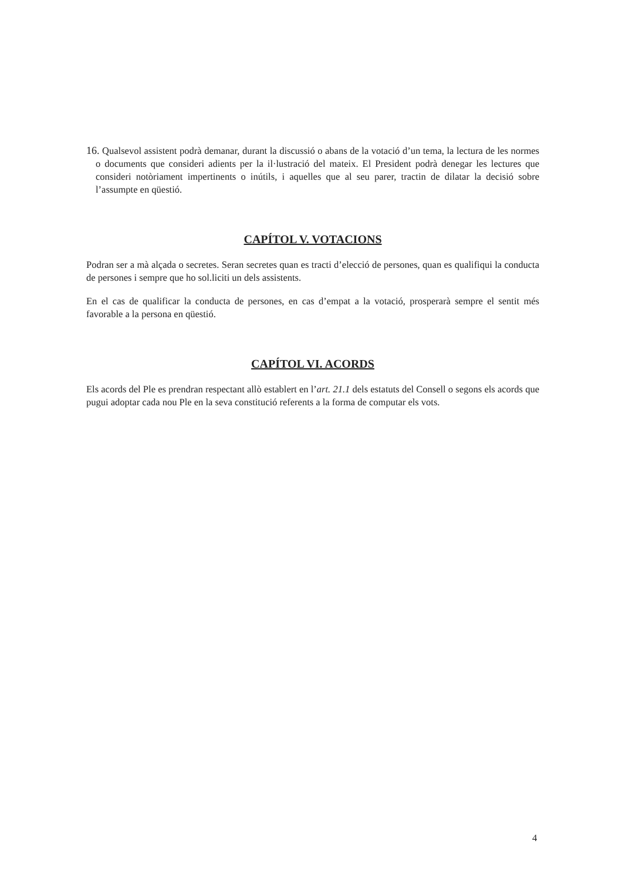16. Qualsevol assistent podrà demanar, durant la discussió o abans de la votació d’un tema, la lectura de les normes o documents que consideri adients per la il·lustració del mateix. El President podrà denegar les lectures que consideri notòriament impertinents o inútils, i aquelles que al seu parer, tractin de dilatar la decisió sobre l’assumpte en qüestió.
CAPÍTOL V. VOTACIONS
Podran ser a mà alçada o secretes. Seran secretes quan es tracti d’elecció de persones, quan es qualifiqui la conducta de persones i sempre que ho sol.liciti un dels assistents.
En el cas de qualificar la conducta de persones, en cas d’empat a la votació, prosperarà sempre el sentit més favorable a la persona en qüestió.
CAPÍTOL VI. ACORDS
Els acords del Ple es prendran respectant allò establert en l’art. 21.1 dels estatuts del Consell o segons els acords que pugui adoptar cada nou Ple en la seva constitució referents a la forma de computar els vots.
4